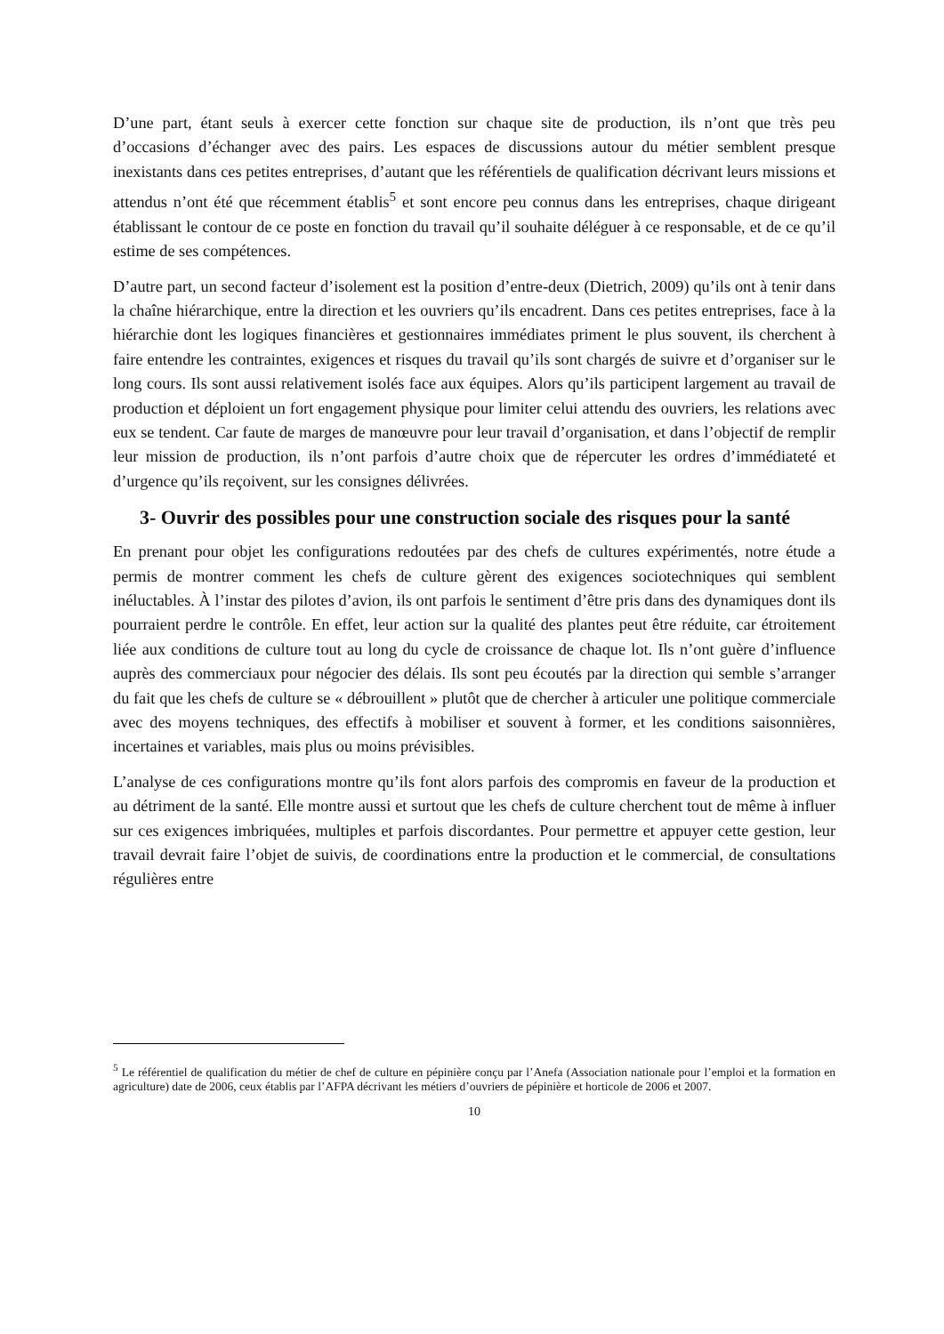D’une part, étant seuls à exercer cette fonction sur chaque site de production, ils n’ont que très peu d’occasions d’échanger avec des pairs. Les espaces de discussions autour du métier semblent presque inexistants dans ces petites entreprises, d’autant que les référentiels de qualification décrivant leurs missions et attendus n’ont été que récemment établis<sup>5</sup> et sont encore peu connus dans les entreprises, chaque dirigeant établissant le contour de ce poste en fonction du travail qu’il souhaite déléguer à ce responsable, et de ce qu’il estime de ses compétences.
D’autre part, un second facteur d’isolement est la position d’entre-deux (Dietrich, 2009) qu’ils ont à tenir dans la chaîne hiérarchique, entre la direction et les ouvriers qu’ils encadrent. Dans ces petites entreprises, face à la hiérarchie dont les logiques financières et gestionnaires immédiates priment le plus souvent, ils cherchent à faire entendre les contraintes, exigences et risques du travail qu’ils sont chargés de suivre et d’organiser sur le long cours. Ils sont aussi relativement isolés face aux équipes. Alors qu’ils participent largement au travail de production et déploient un fort engagement physique pour limiter celui attendu des ouvriers, les relations avec eux se tendent. Car faute de marges de manœuvre pour leur travail d’organisation, et dans l’objectif de remplir leur mission de production, ils n’ont parfois d’autre choix que de répercuter les ordres d’immédiateté et d’urgence qu’ils reçoivent, sur les consignes délivrées.
3- Ouvrir des possibles pour une construction sociale des risques pour la santé
En prenant pour objet les configurations redoutées par des chefs de cultures expérimentés, notre étude a permis de montrer comment les chefs de culture gèrent des exigences sociotechniques qui semblent inéluctables. À l’instar des pilotes d’avion, ils ont parfois le sentiment d’être pris dans des dynamiques dont ils pourraient perdre le contrôle. En effet, leur action sur la qualité des plantes peut être réduite, car étroitement liée aux conditions de culture tout au long du cycle de croissance de chaque lot. Ils n’ont guère d’influence auprès des commerciaux pour négocier des délais. Ils sont peu écoutés par la direction qui semble s’arranger du fait que les chefs de culture se « débrouillent » plutôt que de chercher à articuler une politique commerciale avec des moyens techniques, des effectifs à mobiliser et souvent à former, et les conditions saisonnières, incertaines et variables, mais plus ou moins prévisibles.
L’analyse de ces configurations montre qu’ils font alors parfois des compromis en faveur de la production et au détriment de la santé. Elle montre aussi et surtout que les chefs de culture cherchent tout de même à influer sur ces exigences imbriquées, multiples et parfois discordantes. Pour permettre et appuyer cette gestion, leur travail devrait faire l’objet de suivis, de coordinations entre la production et le commercial, de consultations régulières entre
<sup>5</sup> Le référentiel de qualification du métier de chef de culture en pépinière conçu par l’Anefa (Association nationale pour l’emploi et la formation en agriculture) date de 2006, ceux établis par l’AFPA décrivant les métiers d’ouvriers de pépinière et horticole de 2006 et 2007.
10